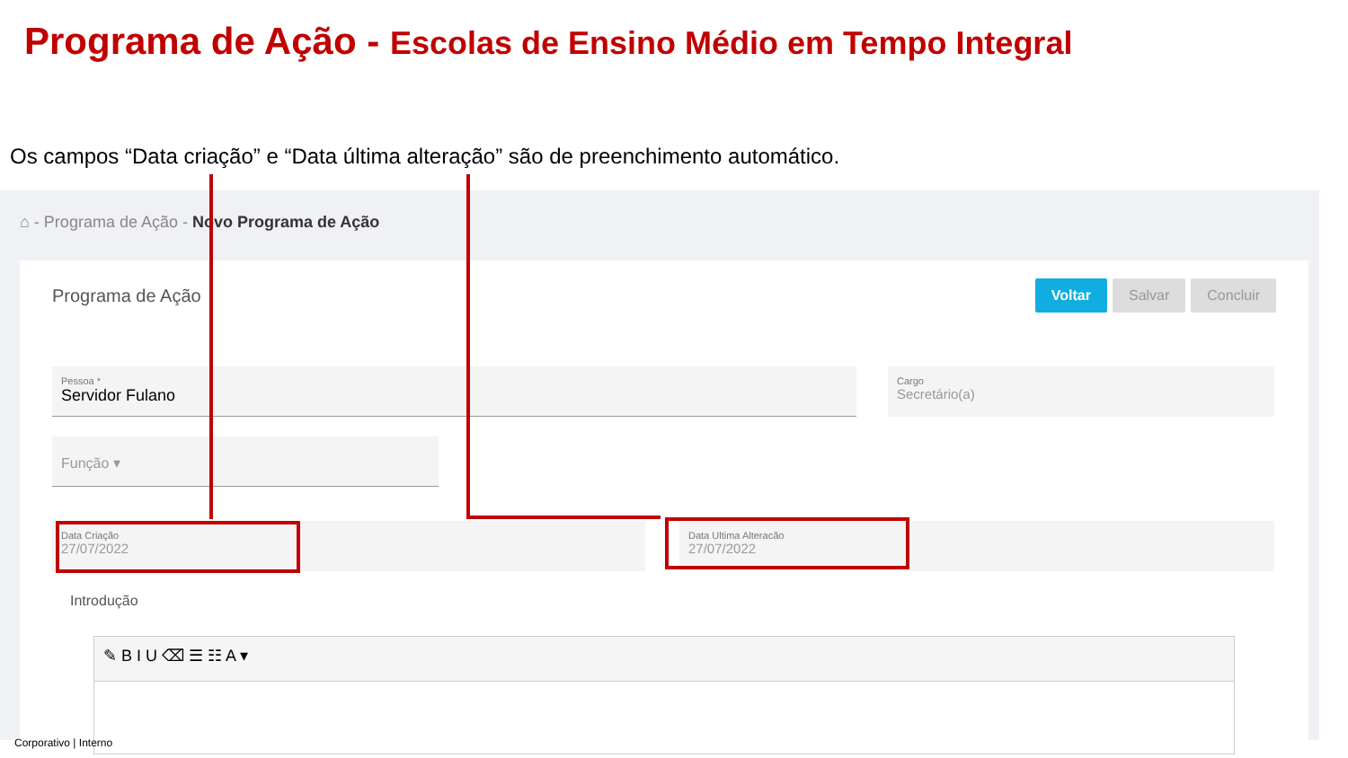Programa de Ação - Escolas de Ensino Médio em Tempo Integral
Os campos “Data criação” e “Data última alteração” são de preenchimento automático.
⌂ - Programa de Ação - Novo Programa de Ação
Programa de Ação
Voltar Salvar Concluir
Pessoa *
Servidor Fulano
Cargo
Secretário(a)
Função ▾
Data Criação
27/07/2022
Data Ultima Alteracão
27/07/2022
Introdução
✎ B I U ⌫ ☰ ☷ A ▾
Corporativo | Interno